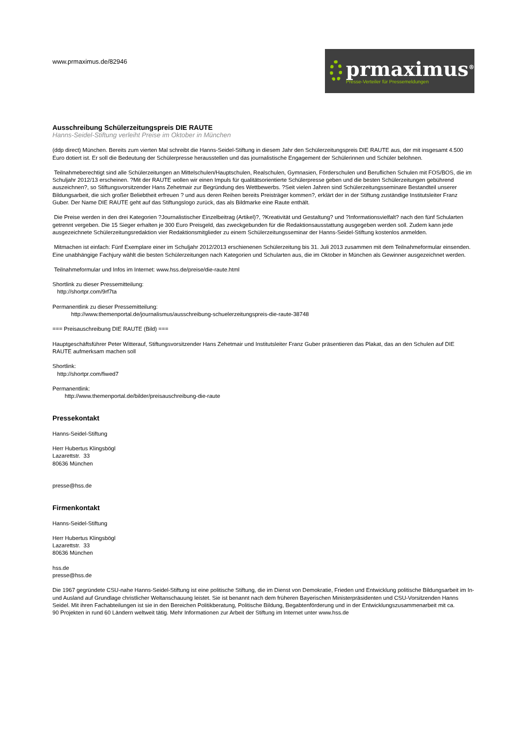www.prmaximus.de/82946
prmaximus<sup>®</sup>
Presse-Verteiler für Pressemeldungen
Ausschreibung Schülerzeitungspreis DIE RAUTE
Hanns-Seidel-Stiftung verleiht Preise im Oktober in München
(ddp direct) München. Bereits zum vierten Mal schreibt die Hanns-Seidel-Stiftung in diesem Jahr den Schülerzeitungspreis DIE RAUTE aus, der mit insgesamt 4.500 Euro dotiert ist. Er soll die Bedeutung der Schülerpresse herausstellen und das journalistische Engagement der Schülerinnen und Schüler belohnen.
Teilnahmeberechtigt sind alle Schülerzeitungen an Mittelschulen/Hauptschulen, Realschulen, Gymnasien, Förderschulen und Beruflichen Schulen mit FOS/BOS, die im Schuljahr 2012/13 erscheinen. ?Mit der RAUTE wollen wir einen Impuls für qualitätsorientierte Schülerpresse geben und die besten Schülerzeitungen gebührend auszeichnen?, so Stiftungsvorsitzender Hans Zehetmair zur Begründung des Wettbewerbs. ?Seit vielen Jahren sind Schülerzeitungsseminare Bestandteil unserer Bildungsarbeit, die sich großer Beliebtheit erfreuen ? und aus deren Reihen bereits Preisträger kommen?, erklärt der in der Stiftung zuständige Institutsleiter Franz Guber. Der Name DIE RAUTE geht auf das Stiftungslogo zurück, das als Bildmarke eine Raute enthält.
Die Preise werden in den drei Kategorien ?Journalistischer Einzelbeitrag (Artikel)?, ?Kreativität und Gestaltung? und ?Informationsvielfalt? nach den fünf Schularten getrennt vergeben. Die 15 Sieger erhalten je 300 Euro Preisgeld, das zweckgebunden für die Redaktionsausstattung ausgegeben werden soll. Zudem kann jede ausgezeichnete Schülerzeitungsredaktion vier Redaktionsmitglieder zu einem Schülerzeitungsseminar der Hanns-Seidel-Stiftung kostenlos anmelden.
Mitmachen ist einfach: Fünf Exemplare einer im Schuljahr 2012/2013 erschienenen Schülerzeitung bis 31. Juli 2013 zusammen mit dem Teilnahmeformular einsenden. Eine unabhängige Fachjury wählt die besten Schülerzeitungen nach Kategorien und Schularten aus, die im Oktober in München als Gewinner ausgezeichnet werden.
Teilnahmeformular und Infos im Internet: www.hss.de/preise/die-raute.html
Shortlink zu dieser Pressemitteilung:
http://shortpr.com/9rf7ta
Permanentlink zu dieser Pressemitteilung:
http://www.themenportal.de/journalismus/ausschreibung-schuelerzeitungspreis-die-raute-38748
=== Preisauschreibung DIE RAUTE (Bild) ===
Hauptgeschäftsführer Peter Witterauf, Stiftungsvorsitzender Hans Zehetmair und Institutsleiter Franz Guber präsentieren das Plakat, das an den Schulen auf DIE RAUTE aufmerksam machen soll
Shortlink:
http://shortpr.com/fiwed7
Permanentlink:
http://www.themenportal.de/bilder/preisauschreibung-die-raute
Pressekontakt
Hanns-Seidel-Stiftung
Herr Hubertus Klingsbögl
Lazarettstr. 33
80636 München
presse@hss.de
Firmenkontakt
Hanns-Seidel-Stiftung
Herr Hubertus Klingsbögl
Lazarettstr. 33
80636 München
hss.de
presse@hss.de
Die 1967 gegründete CSU-nahe Hanns-Seidel-Stiftung ist eine politische Stiftung, die im Dienst von Demokratie, Frieden und Entwicklung politische Bildungsarbeit im In- und Ausland auf Grundlage christlicher Weltanschauung leistet. Sie ist benannt nach dem früheren Bayerischen Ministerpräsidenten und CSU-Vorsitzenden Hanns Seidel. Mit ihren Fachabteilungen ist sie in den Bereichen Politikberatung, Politische Bildung, Begabtenförderung und in der Entwicklungszusammenarbeit mit ca.
90 Projekten in rund 60 Ländern weltweit tätig. Mehr Informationen zur Arbeit der Stiftung im Internet unter www.hss.de